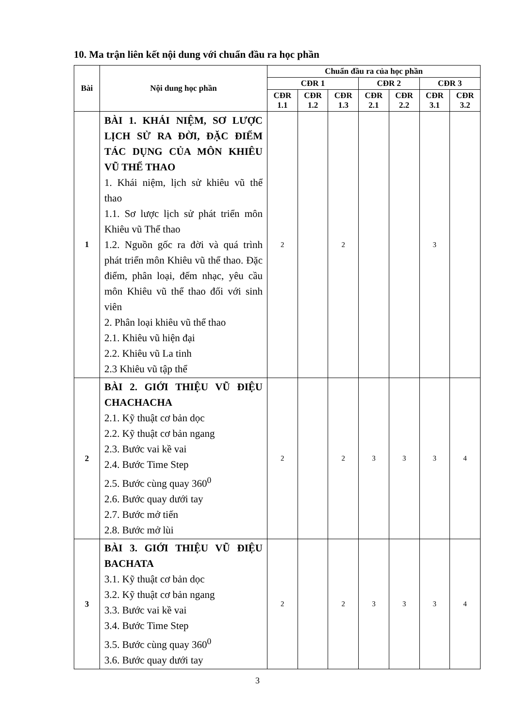10. Ma trận liên kết nội dung với chuẩn đầu ra học phần
| Bài | Nội dung học phần | Chuẩn đầu ra của học phần | | | | | | |
| --- | --- | --- | --- | --- | --- | --- | --- | --- |
| | | CĐR 1 | | | CĐR 2 | | CĐR 3 | |
| | | CĐR 1.1 | CĐR 1.2 | CĐR 1.3 | CĐR 2.1 | CĐR 2.2 | CĐR 3.1 | CĐR 3.2 |
| 1 | BÀI 1. KHÁI NIỆM, SƠ LƯỢC LỊCH SỬ RA ĐỜI, ĐẶC ĐIỂM TÁC DỤNG CỦA MÔN KHIÊU VŨ THỂ THAO 1. Khái niệm, lịch sử khiêu vũ thể thao 1.1. Sơ lược lịch sử phát triển môn Khiêu vũ Thể thao 1.2. Nguồn gốc ra đời và quá trình phát triển môn Khiêu vũ thể thao. Đặc điểm, phân loại, đếm nhạc, yêu cầu môn Khiêu vũ thể thao đối với sinh viên 2. Phân loại khiêu vũ thể thao 2.1. Khiêu vũ hiện đại 2.2. Khiêu vũ La tinh 2.3 Khiêu vũ tập thể | 2 | | 2 | | | 3 | |
| 2 | BÀI 2. GIỚI THIỆU VŨ ĐIỆU CHACHACHA 2.1. Kỹ thuật cơ bản dọc 2.2. Kỹ thuật cơ bản ngang 2.3. Bước vai kề vai 2.4. Bước Time Step 2.5. Bước cùng quay 360<sup>0</sup> 2.6. Bước quay dưới tay 2.7. Bước mở tiến 2.8. Bước mở lùi | 2 | | 2 | 3 | 3 | 3 | 4 |
| 3 | BÀI 3. GIỚI THIỆU VŨ ĐIỆU BACHATA 3.1. Kỹ thuật cơ bản dọc 3.2. Kỹ thuật cơ bản ngang 3.3. Bước vai kề vai 3.4. Bước Time Step 3.5. Bước cùng quay 360<sup>0</sup> 3.6. Bước quay dưới tay | 2 | | 2 | 3 | 3 | 3 | 4 |
3